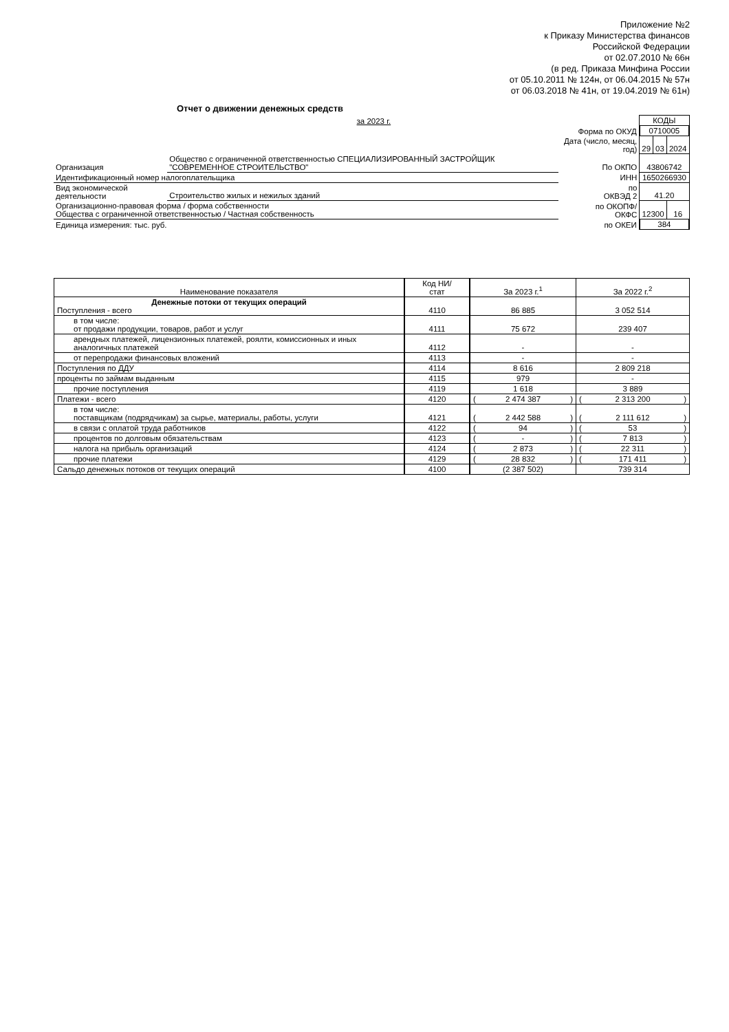Приложение №2
к Приказу Министерства финансов
Российской Федерации
от 02.07.2010 № 66н
(в ред. Приказа Минфина России
от 05.10.2011 № 124н, от 06.04.2015 № 57н
от 06.03.2018 № 41н, от 19.04.2019 № 61н)
Отчет о движении денежных средств
| за 2023 г. | | | КОДЫ | | |
| | | Форма по ОКУД | 0710005 | | |
| | | Дата (число, месяц, год) | 29 | 03 | 2024 |
| Организация | Общество с ограниченной ответственностью СПЕЦИАЛИЗИРОВАННЫЙ ЗАСТРОЙЩИК "СОВРЕМЕННОЕ СТРОИТЕЛЬСТВО" | По ОКПО | 43806742 | | |
| Идентификационный номер налогоплательщика | | ИНН | 1650266930 | | |
| Вид экономической деятельности | Строительство жилых и нежилых зданий | по ОКВЭД 2 | 41.20 | | |
| Организационно-правовая форма / форма собственности Общества с ограниченной ответственностью / Частная собственность | | по ОКОПФ/ ОКФС | 12300 | | 16 |
| Единица измерения: тыс. руб. | | по ОКЕИ | 384 | | |
| Наименование показателя | Код НИ/ стат | За 2023 г.<sup>1</sup> | За 2022 г.<sup>2</sup> |
| --- | --- | --- | --- |
| Денежные потоки от текущих операций Поступления - всего | 4110 | 86 885 | 3 052 514 |
| в том числе: от продажи продукции, товаров, работ и услуг | 4111 | 75 672 | 239 407 |
| арендных платежей, лицензионных платежей, роялти, комиссионных и иных аналогичных платежей | 4112 | - | - |
| от перепродажи финансовых вложений | 4113 | - | - |
| Поступления по ДДУ | 4114 | 8 616 | 2 809 218 |
| проценты по займам выданным | 4115 | 979 | - |
| прочие поступления | 4119 | 1 618 | 3 889 |
| Платежи - всего | 4120 | ( 2 474 387 ) | ( 2 313 200 ) |
| в том числе: поставщикам (подрядчикам) за сырье, материалы, работы, услуги | 4121 | ( 2 442 588 ) | ( 2 111 612 ) |
| в связи с оплатой труда работников | 4122 | ( 94 ) | ( 53 ) |
| процентов по долговым обязательствам | 4123 | ( - ) | ( 7 813 ) |
| налога на прибыль организаций | 4124 | ( 2 873 ) | ( 22 311 ) |
| прочие платежи | 4129 | ( 28 832 ) | ( 171 411 ) |
| Сальдо денежных потоков от текущих операций | 4100 | (2 387 502) | 739 314 |